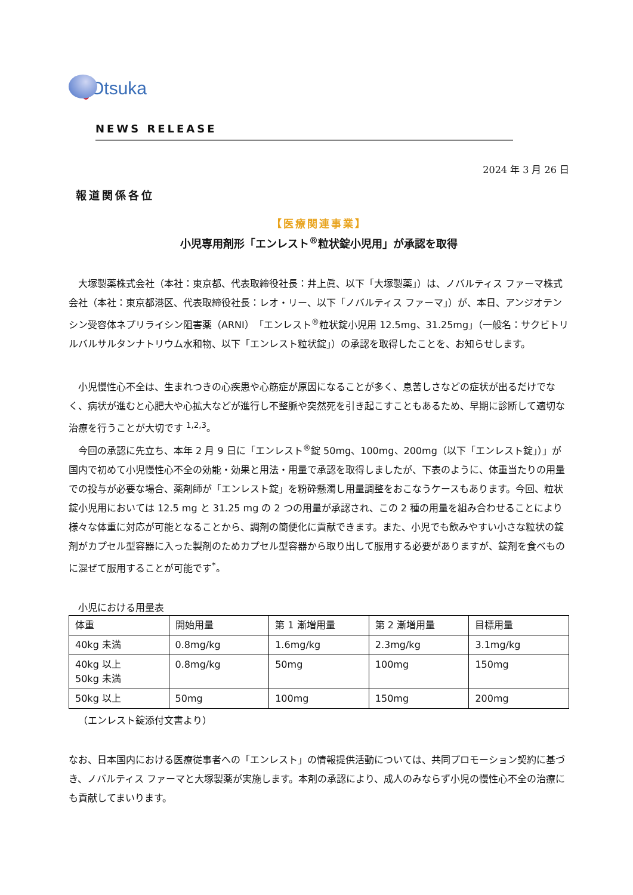Otsuka
NEWS RELEASE
2024 年 3 月 26 日
報道関係各位
【医療関連事業】
小児専用剤形「エンレスト<sup>®</sup>粒状錠小児用」が承認を取得
大塚製薬株式会社（本社：東京都、代表取締役社長：井上眞、以下「大塚製薬」）は、ノバルティス ファーマ株式会社（本社：東京都港区、代表取締役社長：レオ・リー、以下「ノバルティス ファーマ」）が、本日、アンジオテンシン受容体ネプリライシン阻害薬（ARNI）「エンレスト<sup>®</sup>粒状錠小児用 12.5mg、31.25mg」（一般名：サクビトリルバルサルタンナトリウム水和物、以下「エンレスト粒状錠」）の承認を取得したことを、お知らせします。
小児慢性心不全は、生まれつきの心疾患や心筋症が原因になることが多く、息苦しさなどの症状が出るだけでなく、病状が進むと心肥大や心拡大などが進行し不整脈や突然死を引き起こすこともあるため、早期に診断して適切な治療を行うことが大切です <sup>1,2,3</sup>。
今回の承認に先立ち、本年 2 月 9 日に「エンレスト<sup>®</sup>錠 50mg、100mg、200mg（以下「エンレスト錠」）」が国内で初めて小児慢性心不全の効能・効果と用法・用量で承認を取得しましたが、下表のように、体重当たりの用量での投与が必要な場合、薬剤師が「エンレスト錠」を粉砕懸濁し用量調整をおこなうケースもあります。今回、粒状錠小児用においては 12.5 mg と 31.25 mg の 2 つの用量が承認され、この 2 種の用量を組み合わせることにより様々な体重に対応が可能となることから、調剤の簡便化に貢献できます。また、小児でも飲みやすい小さな粒状の錠剤がカプセル型容器に入った製剤のためカプセル型容器から取り出して服用する必要がありますが、錠剤を食べものに混ぜて服用することが可能です<sup>*</sup>。
小児における用量表
| 体重 | 開始用量 | 第 1 漸増用量 | 第 2 漸増用量 | 目標用量 |
| --- | --- | --- | --- | --- |
| 40kg 未満 | 0.8mg/kg | 1.6mg/kg | 2.3mg/kg | 3.1mg/kg |
| 40kg 以上 50kg 未満 | 0.8mg/kg | 50mg | 100mg | 150mg |
| 50kg 以上 | 50mg | 100mg | 150mg | 200mg |
（エンレスト錠添付文書より）
なお、日本国内における医療従事者への「エンレスト」の情報提供活動については、共同プロモーション契約に基づき、ノバルティス ファーマと大塚製薬が実施します。本剤の承認により、成人のみならず小児の慢性心不全の治療にも貢献してまいります。